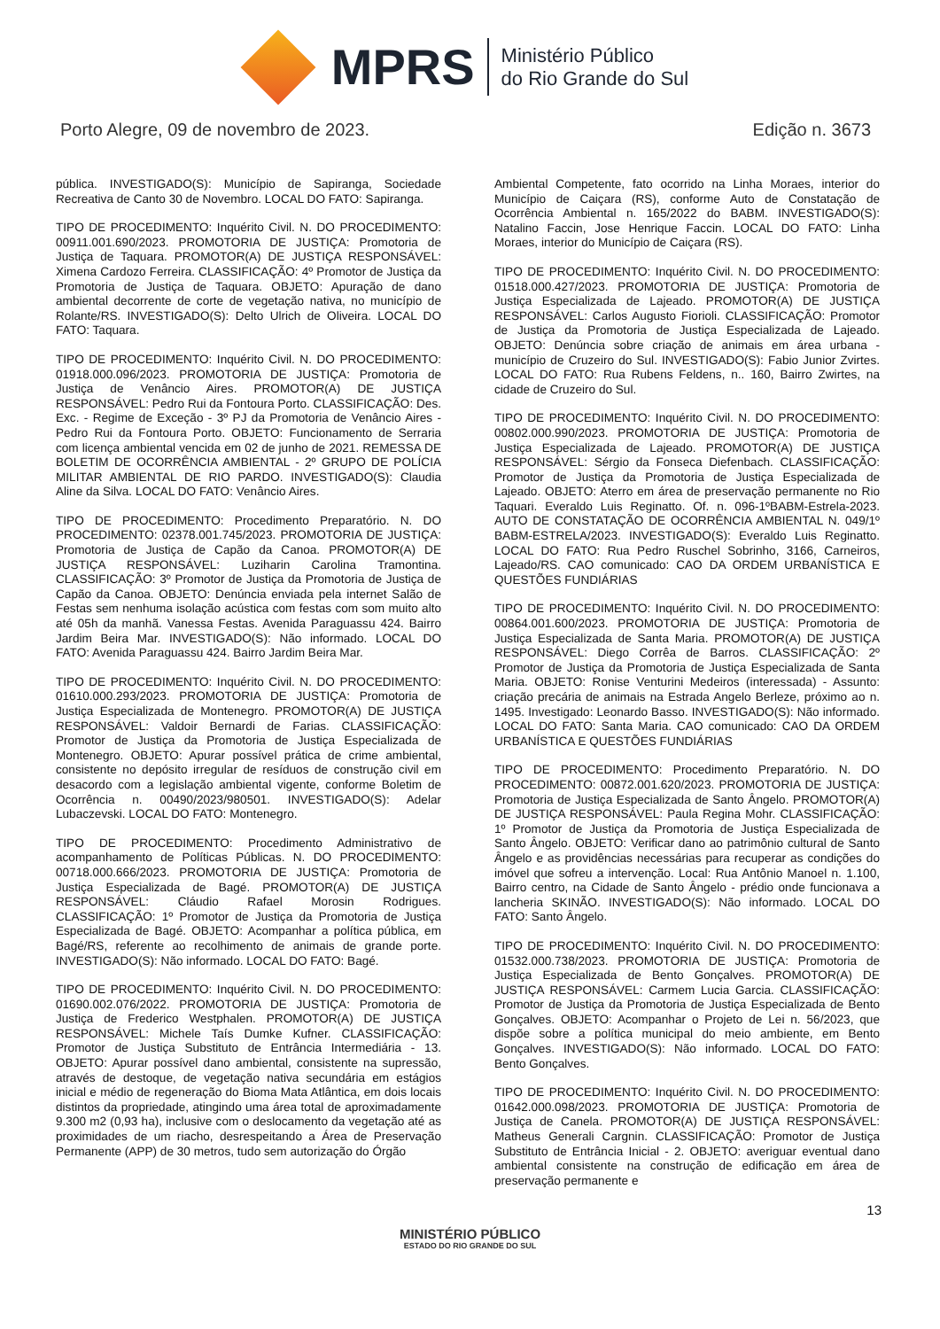MPRS
Ministério Público
do Rio Grande do Sul
Porto Alegre, 09 de novembro de 2023. Edição n. 3673
pública. INVESTIGADO(S): Município de Sapiranga, Sociedade Recreativa de Canto 30 de Novembro. LOCAL DO FATO: Sapiranga.
TIPO DE PROCEDIMENTO: Inquérito Civil. N. DO PROCEDIMENTO: 00911.001.690/2023. PROMOTORIA DE JUSTIÇA: Promotoria de Justiça de Taquara. PROMOTOR(A) DE JUSTIÇA RESPONSÁVEL: Ximena Cardozo Ferreira. CLASSIFICAÇÃO: 4º Promotor de Justiça da Promotoria de Justiça de Taquara. OBJETO: Apuração de dano ambiental decorrente de corte de vegetação nativa, no município de Rolante/RS. INVESTIGADO(S): Delto Ulrich de Oliveira. LOCAL DO FATO: Taquara.
TIPO DE PROCEDIMENTO: Inquérito Civil. N. DO PROCEDIMENTO: 01918.000.096/2023. PROMOTORIA DE JUSTIÇA: Promotoria de Justiça de Venâncio Aires. PROMOTOR(A) DE JUSTIÇA RESPONSÁVEL: Pedro Rui da Fontoura Porto. CLASSIFICAÇÃO: Des. Exc. - Regime de Exceção - 3º PJ da Promotoria de Venâncio Aires - Pedro Rui da Fontoura Porto. OBJETO: Funcionamento de Serraria com licença ambiental vencida em 02 de junho de 2021. REMESSA DE BOLETIM DE OCORRÊNCIA AMBIENTAL - 2º GRUPO DE POLÍCIA MILITAR AMBIENTAL DE RIO PARDO. INVESTIGADO(S): Claudia Aline da Silva. LOCAL DO FATO: Venâncio Aires.
TIPO DE PROCEDIMENTO: Procedimento Preparatório. N. DO PROCEDIMENTO: 02378.001.745/2023. PROMOTORIA DE JUSTIÇA: Promotoria de Justiça de Capão da Canoa. PROMOTOR(A) DE JUSTIÇA RESPONSÁVEL: Luziharin Carolina Tramontina. CLASSIFICAÇÃO: 3º Promotor de Justiça da Promotoria de Justiça de Capão da Canoa. OBJETO: Denúncia enviada pela internet Salão de Festas sem nenhuma isolação acústica com festas com som muito alto até 05h da manhã. Vanessa Festas. Avenida Paraguassu 424. Bairro Jardim Beira Mar. INVESTIGADO(S): Não informado. LOCAL DO FATO: Avenida Paraguassu 424. Bairro Jardim Beira Mar.
TIPO DE PROCEDIMENTO: Inquérito Civil. N. DO PROCEDIMENTO: 01610.000.293/2023. PROMOTORIA DE JUSTIÇA: Promotoria de Justiça Especializada de Montenegro. PROMOTOR(A) DE JUSTIÇA RESPONSÁVEL: Valdoir Bernardi de Farias. CLASSIFICAÇÃO: Promotor de Justiça da Promotoria de Justiça Especializada de Montenegro. OBJETO: Apurar possível prática de crime ambiental, consistente no depósito irregular de resíduos de construção civil em desacordo com a legislação ambiental vigente, conforme Boletim de Ocorrência n. 00490/2023/980501. INVESTIGADO(S): Adelar Lubaczevski. LOCAL DO FATO: Montenegro.
TIPO DE PROCEDIMENTO: Procedimento Administrativo de acompanhamento de Políticas Públicas. N. DO PROCEDIMENTO: 00718.000.666/2023. PROMOTORIA DE JUSTIÇA: Promotoria de Justiça Especializada de Bagé. PROMOTOR(A) DE JUSTIÇA RESPONSÁVEL: Cláudio Rafael Morosin Rodrigues. CLASSIFICAÇÃO: 1º Promotor de Justiça da Promotoria de Justiça Especializada de Bagé. OBJETO: Acompanhar a política pública, em Bagé/RS, referente ao recolhimento de animais de grande porte. INVESTIGADO(S): Não informado. LOCAL DO FATO: Bagé.
TIPO DE PROCEDIMENTO: Inquérito Civil. N. DO PROCEDIMENTO: 01690.002.076/2022. PROMOTORIA DE JUSTIÇA: Promotoria de Justiça de Frederico Westphalen. PROMOTOR(A) DE JUSTIÇA RESPONSÁVEL: Michele Taís Dumke Kufner. CLASSIFICAÇÃO: Promotor de Justiça Substituto de Entrância Intermediária - 13. OBJETO: Apurar possível dano ambiental, consistente na supressão, através de destoque, de vegetação nativa secundária em estágios inicial e médio de regeneração do Bioma Mata Atlântica, em dois locais distintos da propriedade, atingindo uma área total de aproximadamente 9.300 m2 (0,93 ha), inclusive com o deslocamento da vegetação até as proximidades de um riacho, desrespeitando a Área de Preservação Permanente (APP) de 30 metros, tudo sem autorização do Órgão
Ambiental Competente, fato ocorrido na Linha Moraes, interior do Município de Caiçara (RS), conforme Auto de Constatação de Ocorrência Ambiental n. 165/2022 do BABM. INVESTIGADO(S): Natalino Faccin, Jose Henrique Faccin. LOCAL DO FATO: Linha Moraes, interior do Município de Caiçara (RS).
TIPO DE PROCEDIMENTO: Inquérito Civil. N. DO PROCEDIMENTO: 01518.000.427/2023. PROMOTORIA DE JUSTIÇA: Promotoria de Justiça Especializada de Lajeado. PROMOTOR(A) DE JUSTIÇA RESPONSÁVEL: Carlos Augusto Fiorioli. CLASSIFICAÇÃO: Promotor de Justiça da Promotoria de Justiça Especializada de Lajeado. OBJETO: Denúncia sobre criação de animais em área urbana - município de Cruzeiro do Sul. INVESTIGADO(S): Fabio Junior Zvirtes. LOCAL DO FATO: Rua Rubens Feldens, n.. 160, Bairro Zwirtes, na cidade de Cruzeiro do Sul.
TIPO DE PROCEDIMENTO: Inquérito Civil. N. DO PROCEDIMENTO: 00802.000.990/2023. PROMOTORIA DE JUSTIÇA: Promotoria de Justiça Especializada de Lajeado. PROMOTOR(A) DE JUSTIÇA RESPONSÁVEL: Sérgio da Fonseca Diefenbach. CLASSIFICAÇÃO: Promotor de Justiça da Promotoria de Justiça Especializada de Lajeado. OBJETO: Aterro em área de preservação permanente no Rio Taquari. Everaldo Luis Reginatto. Of. n. 096-1ºBABM-Estrela-2023. AUTO DE CONSTATAÇÃO DE OCORRÊNCIA AMBIENTAL N. 049/1º BABM-ESTRELA/2023. INVESTIGADO(S): Everaldo Luis Reginatto. LOCAL DO FATO: Rua Pedro Ruschel Sobrinho, 3166, Carneiros, Lajeado/RS. CAO comunicado: CAO DA ORDEM URBANÍSTICA E QUESTÕES FUNDIÁRIAS
TIPO DE PROCEDIMENTO: Inquérito Civil. N. DO PROCEDIMENTO: 00864.001.600/2023. PROMOTORIA DE JUSTIÇA: Promotoria de Justiça Especializada de Santa Maria. PROMOTOR(A) DE JUSTIÇA RESPONSÁVEL: Diego Corrêa de Barros. CLASSIFICAÇÃO: 2º Promotor de Justiça da Promotoria de Justiça Especializada de Santa Maria. OBJETO: Ronise Venturini Medeiros (interessada) - Assunto: criação precária de animais na Estrada Angelo Berleze, próximo ao n. 1495. Investigado: Leonardo Basso. INVESTIGADO(S): Não informado. LOCAL DO FATO: Santa Maria. CAO comunicado: CAO DA ORDEM URBANÍSTICA E QUESTÕES FUNDIÁRIAS
TIPO DE PROCEDIMENTO: Procedimento Preparatório. N. DO PROCEDIMENTO: 00872.001.620/2023. PROMOTORIA DE JUSTIÇA: Promotoria de Justiça Especializada de Santo Ângelo. PROMOTOR(A) DE JUSTIÇA RESPONSÁVEL: Paula Regina Mohr. CLASSIFICAÇÃO: 1º Promotor de Justiça da Promotoria de Justiça Especializada de Santo Ângelo. OBJETO: Verificar dano ao patrimônio cultural de Santo Ângelo e as providências necessárias para recuperar as condições do imóvel que sofreu a intervenção. Local: Rua Antônio Manoel n. 1.100, Bairro centro, na Cidade de Santo Ângelo - prédio onde funcionava a lancheria SKINÃO. INVESTIGADO(S): Não informado. LOCAL DO FATO: Santo Ângelo.
TIPO DE PROCEDIMENTO: Inquérito Civil. N. DO PROCEDIMENTO: 01532.000.738/2023. PROMOTORIA DE JUSTIÇA: Promotoria de Justiça Especializada de Bento Gonçalves. PROMOTOR(A) DE JUSTIÇA RESPONSÁVEL: Carmem Lucia Garcia. CLASSIFICAÇÃO: Promotor de Justiça da Promotoria de Justiça Especializada de Bento Gonçalves. OBJETO: Acompanhar o Projeto de Lei n. 56/2023, que dispõe sobre a política municipal do meio ambiente, em Bento Gonçalves. INVESTIGADO(S): Não informado. LOCAL DO FATO: Bento Gonçalves.
TIPO DE PROCEDIMENTO: Inquérito Civil. N. DO PROCEDIMENTO: 01642.000.098/2023. PROMOTORIA DE JUSTIÇA: Promotoria de Justiça de Canela. PROMOTOR(A) DE JUSTIÇA RESPONSÁVEL: Matheus Generali Cargnin. CLASSIFICAÇÃO: Promotor de Justiça Substituto de Entrância Inicial - 2. OBJETO: averiguar eventual dano ambiental consistente na construção de edificação em área de preservação permanente e
13
MINISTÉRIO PÚBLICO
ESTADO DO RIO GRANDE DO SUL